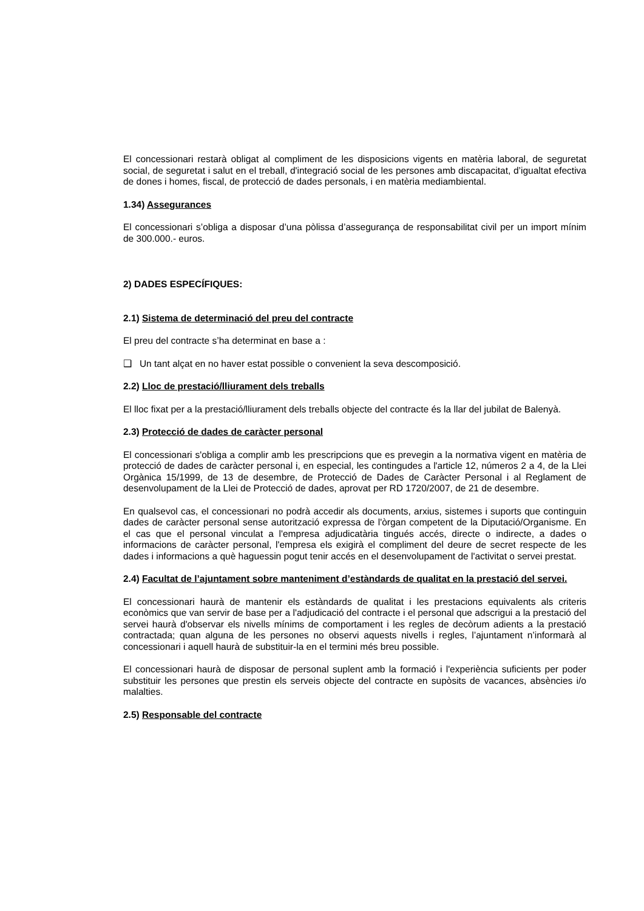El concessionari restarà obligat al compliment de les disposicions vigents en matèria laboral, de seguretat social, de seguretat i salut en el treball, d'integració social de les persones amb discapacitat, d’igualtat efectiva de dones i homes, fiscal, de protecció de dades personals, i en matèria mediambiental.
1.34) Assegurances
El concessionari s’obliga a disposar d’una pòlissa d’assegurança de responsabilitat civil per un import mínim de 300.000.- euros.
2) DADES ESPECÍFIQUES:
2.1) Sistema de determinació del preu del contracte
El preu del contracte s’ha determinat en base a :
❑ Un tant alçat en no haver estat possible o convenient la seva descomposició.
2.2) Lloc de prestació/lliurament dels treballs
El lloc fixat per a la prestació/lliurament dels treballs objecte del contracte és la llar del jubilat de Balenyà.
2.3) Protecció de dades de caràcter personal
El concessionari s'obliga a complir amb les prescripcions que es prevegin a la normativa vigent en matèria de protecció de dades de caràcter personal i, en especial, les contingudes a l'article 12, números 2 a 4, de la Llei Orgànica 15/1999, de 13 de desembre, de Protecció de Dades de Caràcter Personal i al Reglament de desenvolupament de la Llei de Protecció de dades, aprovat per RD 1720/2007, de 21 de desembre.
En qualsevol cas, el concessionari no podrà accedir als documents, arxius, sistemes i suports que continguin dades de caràcter personal sense autorització expressa de l'òrgan competent de la Diputació/Organisme. En el cas que el personal vinculat a l'empresa adjudicatària tingués accés, directe o indirecte, a dades o informacions de caràcter personal, l'empresa els exigirà el compliment del deure de secret respecte de les dades i informacions a què haguessin pogut tenir accés en el desenvolupament de l'activitat o servei prestat.
2.4) Facultat de l’ajuntament sobre manteniment d’estàndards de qualitat en la prestació del servei.
El concessionari haurà de mantenir els estàndards de qualitat i les prestacions equivalents als criteris econòmics que van servir de base per a l'adjudicació del contracte i el personal que adscrigui a la prestació del servei haurà d'observar els nivells mínims de comportament i les regles de decòrum adients a la prestació contractada; quan alguna de les persones no observi aquests nivells i regles, l’ajuntament n’informarà al concessionari i aquell haurà de substituir-la en el termini més breu possible.
El concessionari haurà de disposar de personal suplent amb la formació i l'experiència suficients per poder substituir les persones que prestin els serveis objecte del contracte en supòsits de vacances, absències i/o malalties.
2.5) Responsable del contracte